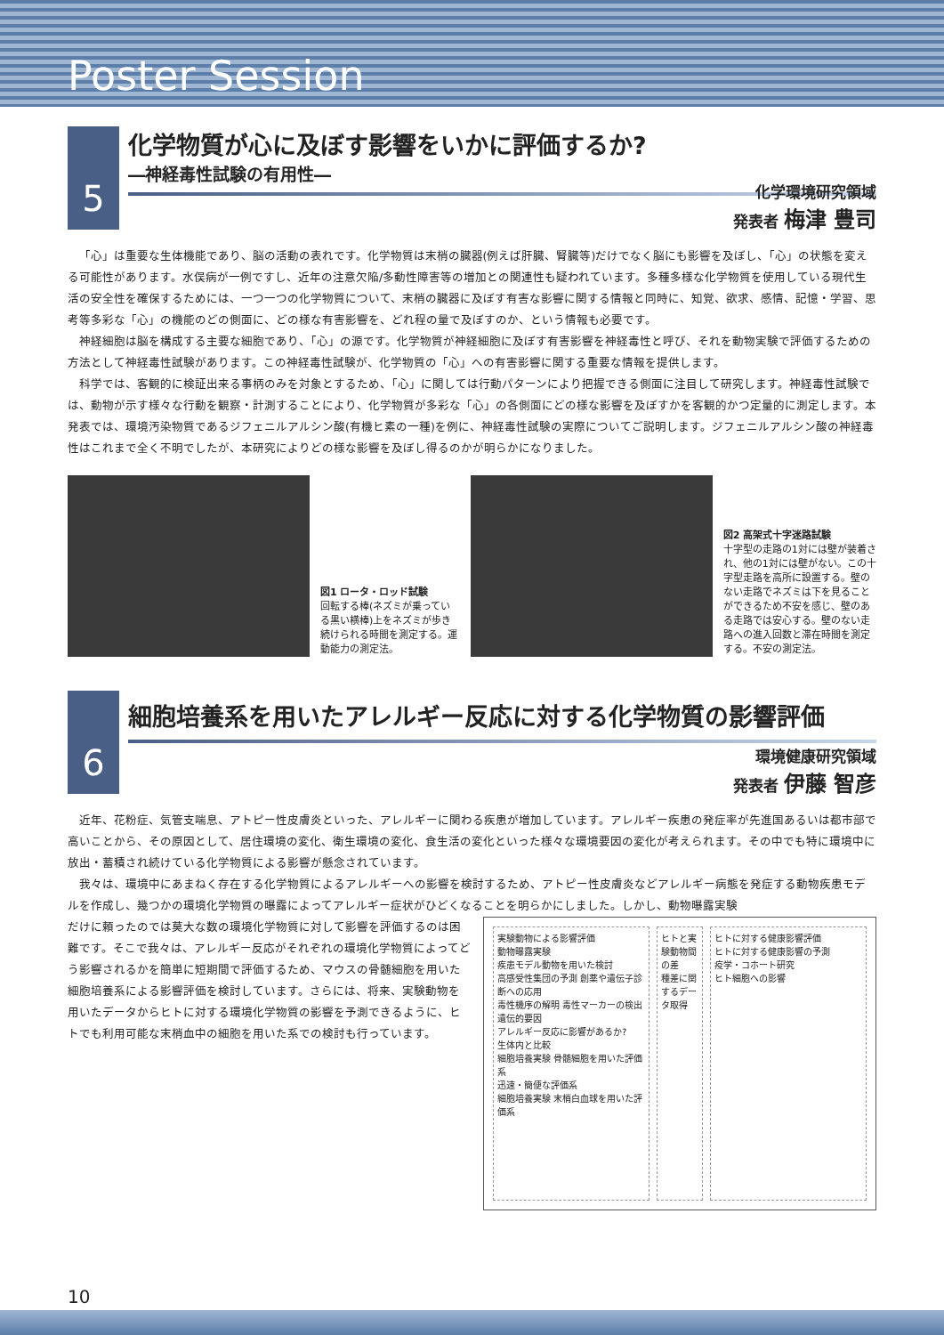Poster Session
5
化学物質が心に及ぼす影響をいかに評価するか?
―神経毒性試験の有用性―
化学環境研究領域
発表者 梅津 豊司
「心」は重要な生体機能であり、脳の活動の表れです。化学物質は末梢の臓器(例えば肝臓、腎臓等)だけでなく脳にも影響を及ぼし、「心」の状態を変える可能性があります。水俣病が一例ですし、近年の注意欠陥/多動性障害等の増加との関連性も疑われています。多種多様な化学物質を使用している現代生活の安全性を確保するためには、一つ一つの化学物質について、末梢の臓器に及ぼす有害な影響に関する情報と同時に、知覚、欲求、感情、記憶・学習、思考等多彩な「心」の機能のどの側面に、どの様な有害影響を、どれ程の量で及ぼすのか、という情報も必要です。
神経細胞は脳を構成する主要な細胞であり、「心」の源です。化学物質が神経細胞に及ぼす有害影響を神経毒性と呼び、それを動物実験で評価するための方法として神経毒性試験があります。この神経毒性試験が、化学物質の「心」への有害影響に関する重要な情報を提供します。
科学では、客観的に検証出来る事柄のみを対象とするため、「心」に関しては行動パターンにより把握できる側面に注目して研究します。神経毒性試験では、動物が示す様々な行動を観察・計測することにより、化学物質が多彩な「心」の各側面にどの様な影響を及ぼすかを客観的かつ定量的に測定します。本発表では、環境汚染物質であるジフェニルアルシン酸(有機ヒ素の一種)を例に、神経毒性試験の実際についてご説明します。ジフェニルアルシン酸の神経毒性はこれまで全く不明でしたが、本研究によりどの様な影響を及ぼし得るのかが明らかになりました。
図1 ロータ・ロッド試験
回転する棒(ネズミが乗っている黒い横棒)上をネズミが歩き続けられる時間を測定する。運動能力の測定法。
図2 高架式十字迷路試験
十字型の走路の1対には壁が装着され、他の1対には壁がない。この十字型走路を高所に設置する。壁のない走路でネズミは下を見ることができるため不安を感じ、壁のある走路では安心する。壁のない走路への進入回数と滞在時間を測定する。不安の測定法。
6
細胞培養系を用いたアレルギー反応に対する化学物質の影響評価
環境健康研究領域
発表者 伊藤 智彦
近年、花粉症、気管支喘息、アトピー性皮膚炎といった、アレルギーに関わる疾患が増加しています。アレルギー疾患の発症率が先進国あるいは都市部で高いことから、その原因として、居住環境の変化、衛生環境の変化、食生活の変化といった様々な環境要因の変化が考えられます。その中でも特に環境中に放出・蓄積され続けている化学物質による影響が懸念されています。
我々は、環境中にあまねく存在する化学物質によるアレルギーへの影響を検討するため、アトピー性皮膚炎などアレルギー病態を発症する動物疾患モデルを作成し、幾つかの環境化学物質の曝露によってアレルギー症状がひどくなることを明らかにしました。しかし、動物曝露実験
だけに頼ったのでは莫大な数の環境化学物質に対して影響を評価するのは困難です。そこで我々は、アレルギー反応がそれぞれの環境化学物質によってどう影響されるかを簡単に短期間で評価するため、マウスの骨髄細胞を用いた細胞培養系による影響評価を検討しています。さらには、将来、実験動物を用いたデータからヒトに対する環境化学物質の影響を予測できるように、ヒトでも利用可能な末梢血中の細胞を用いた系での検討も行っています。
実験動物による影響評価
動物曝露実験
疾患モデル動物を用いた検討
高感受性集団の予測 創薬や遺伝子診断への応用
毒性機序の解明 毒性マーカーの検出 遺伝的要因
アレルギー反応に影響があるか?
生体内と比較
細胞培養実験 骨髄細胞を用いた評価系
迅速・簡便な評価系
細胞培養実験 末梢白血球を用いた評価系
ヒトと実験動物間の差
種差に関するデータ取得
ヒトに対する健康影響評価
ヒトに対する健康影響の予測
疫学・コホート研究
ヒト細胞への影響
10